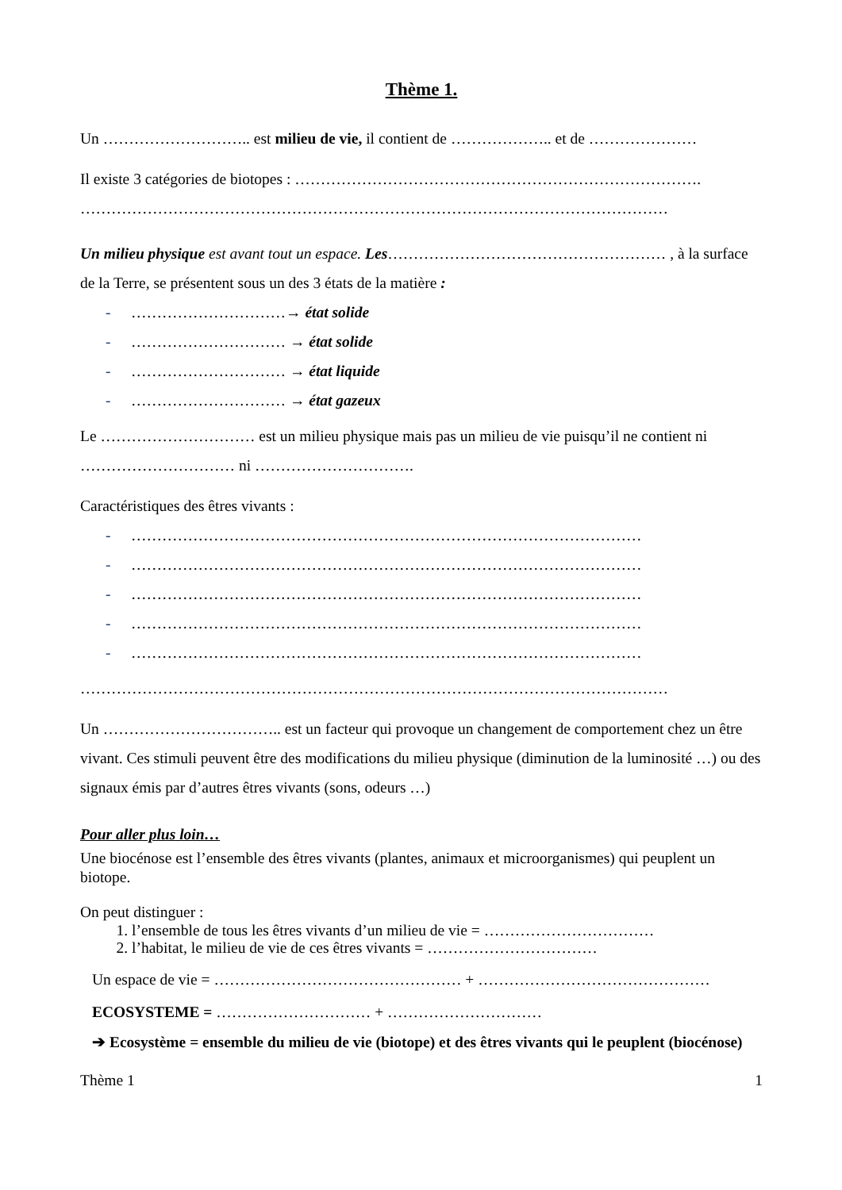Thème 1.
Un ……………………….. est milieu de vie, il contient de ……………….. et de …………………
Il existe 3 catégories de biotopes : …………………………………………………………………….
……………………………………………………………………………………………………
Un milieu physique est avant tout un espace. Les……………………………………………… , à la surface de la Terre, se présentent sous un des 3 états de la matière :
- …………………………→ état solide
- ………………………… → état solide
- ………………………… → état liquide
- ………………………… → état gazeux
Le ………………………… est un milieu physique mais pas un milieu de vie puisqu’il ne contient ni ………………………… ni ………………………….
Caractéristiques des êtres vivants :
- ………………………………………………………………………………………
- ………………………………………………………………………………………
- ………………………………………………………………………………………
- ………………………………………………………………………………………
- ………………………………………………………………………………………
……………………………………………………………………………………………………
Un …………………………….. est un facteur qui provoque un changement de comportement chez un être vivant. Ces stimuli peuvent être des modifications du milieu physique (diminution de la luminosité …) ou des signaux émis par d’autres êtres vivants (sons, odeurs …)
Pour aller plus loin…
Une biocénose est l’ensemble des êtres vivants (plantes, animaux et microorganismes) qui peuplent un biotope.
On peut distinguer :
1. l’ensemble de tous les êtres vivants d’un milieu de vie = ……………………………
2. l’habitat, le milieu de vie de ces êtres vivants = ……………………………
Un espace de vie = ………………………………………… + ………………………………………
ECOSYSTEME = ………………………… + …………………………
➔ Ecosystème = ensemble du milieu de vie (biotope) et des êtres vivants qui le peuplent (biocénose)
Thème 1 1